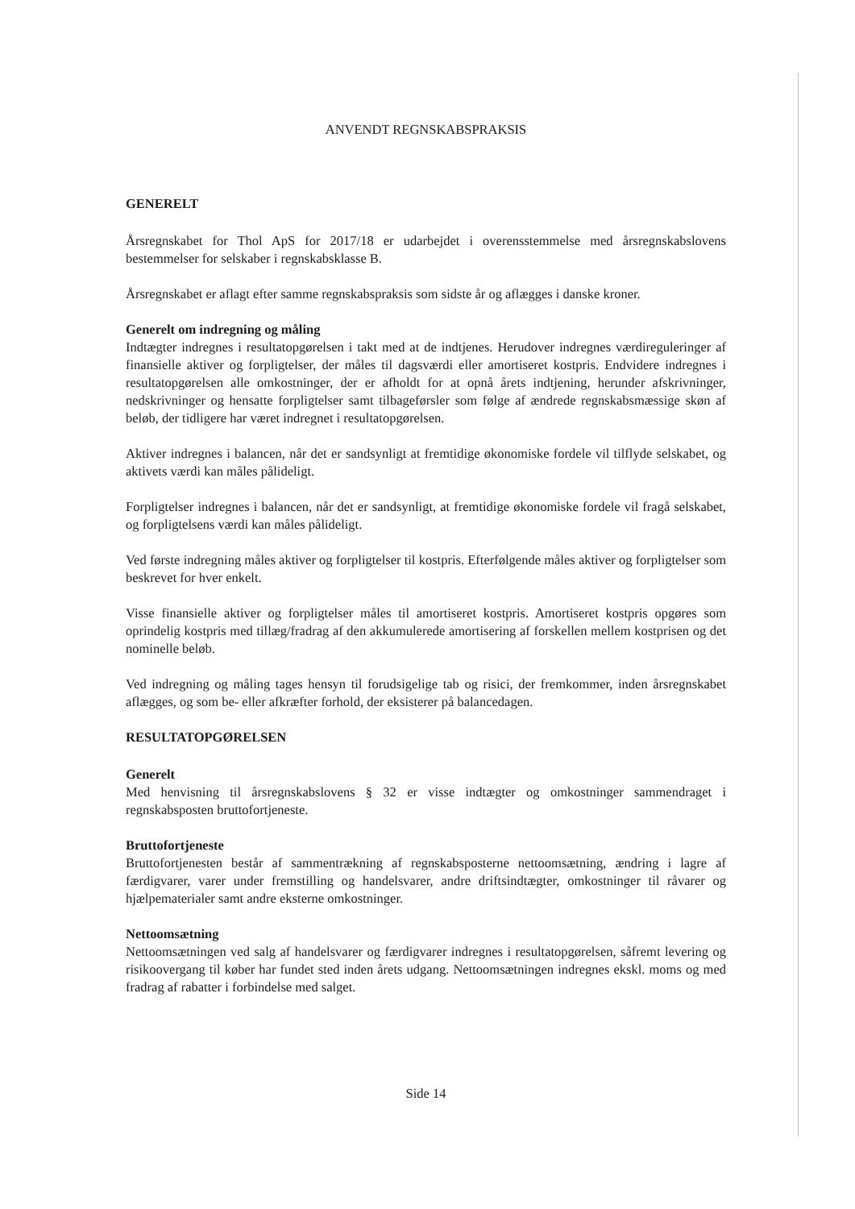ANVENDT REGNSKABSPRAKSIS
GENERELT
Årsregnskabet for Thol ApS for 2017/18 er udarbejdet i overensstemmelse med årsregnskabslovens bestemmelser for selskaber i regnskabsklasse B.
Årsregnskabet er aflagt efter samme regnskabspraksis som sidste år og aflægges i danske kroner.
Generelt om indregning og måling
Indtægter indregnes i resultatopgørelsen i takt med at de indtjenes. Herudover indregnes værdireguleringer af finansielle aktiver og forpligtelser, der måles til dagsværdi eller amortiseret kostpris. Endvidere indregnes i resultatopgørelsen alle omkostninger, der er afholdt for at opnå årets indtjening, herunder afskrivninger, nedskrivninger og hensatte forpligtelser samt tilbageførsler som følge af ændrede regnskabsmæssige skøn af beløb, der tidligere har været indregnet i resultatopgørelsen.
Aktiver indregnes i balancen, når det er sandsynligt at fremtidige økonomiske fordele vil tilflyde selskabet, og aktivets værdi kan måles pålideligt.
Forpligtelser indregnes i balancen, når det er sandsynligt, at fremtidige økonomiske fordele vil fragå selskabet, og forpligtelsens værdi kan måles pålideligt.
Ved første indregning måles aktiver og forpligtelser til kostpris. Efterfølgende måles aktiver og forpligtelser som beskrevet for hver enkelt.
Visse finansielle aktiver og forpligtelser måles til amortiseret kostpris. Amortiseret kostpris opgøres som oprindelig kostpris med tillæg/fradrag af den akkumulerede amortisering af forskellen mellem kostprisen og det nominelle beløb.
Ved indregning og måling tages hensyn til forudsigelige tab og risici, der fremkommer, inden årsregnskabet aflægges, og som be- eller afkræfter forhold, der eksisterer på balancedagen.
RESULTATOPGØRELSEN
Generelt
Med henvisning til årsregnskabslovens § 32 er visse indtægter og omkostninger sammendraget i regnskabsposten bruttofortjeneste.
Bruttofortjeneste
Bruttofortjenesten består af sammentrækning af regnskabsposterne nettoomsætning, ændring i lagre af færdigvarer, varer under fremstilling og handelsvarer, andre driftsindtægter, omkostninger til råvarer og hjælpematerialer samt andre eksterne omkostninger.
Nettoomsætning
Nettoomsætningen ved salg af handelsvarer og færdigvarer indregnes i resultatopgørelsen, såfremt levering og risikoovergang til køber har fundet sted inden årets udgang. Nettoomsætningen indregnes ekskl. moms og med fradrag af rabatter i forbindelse med salget.
Side 14